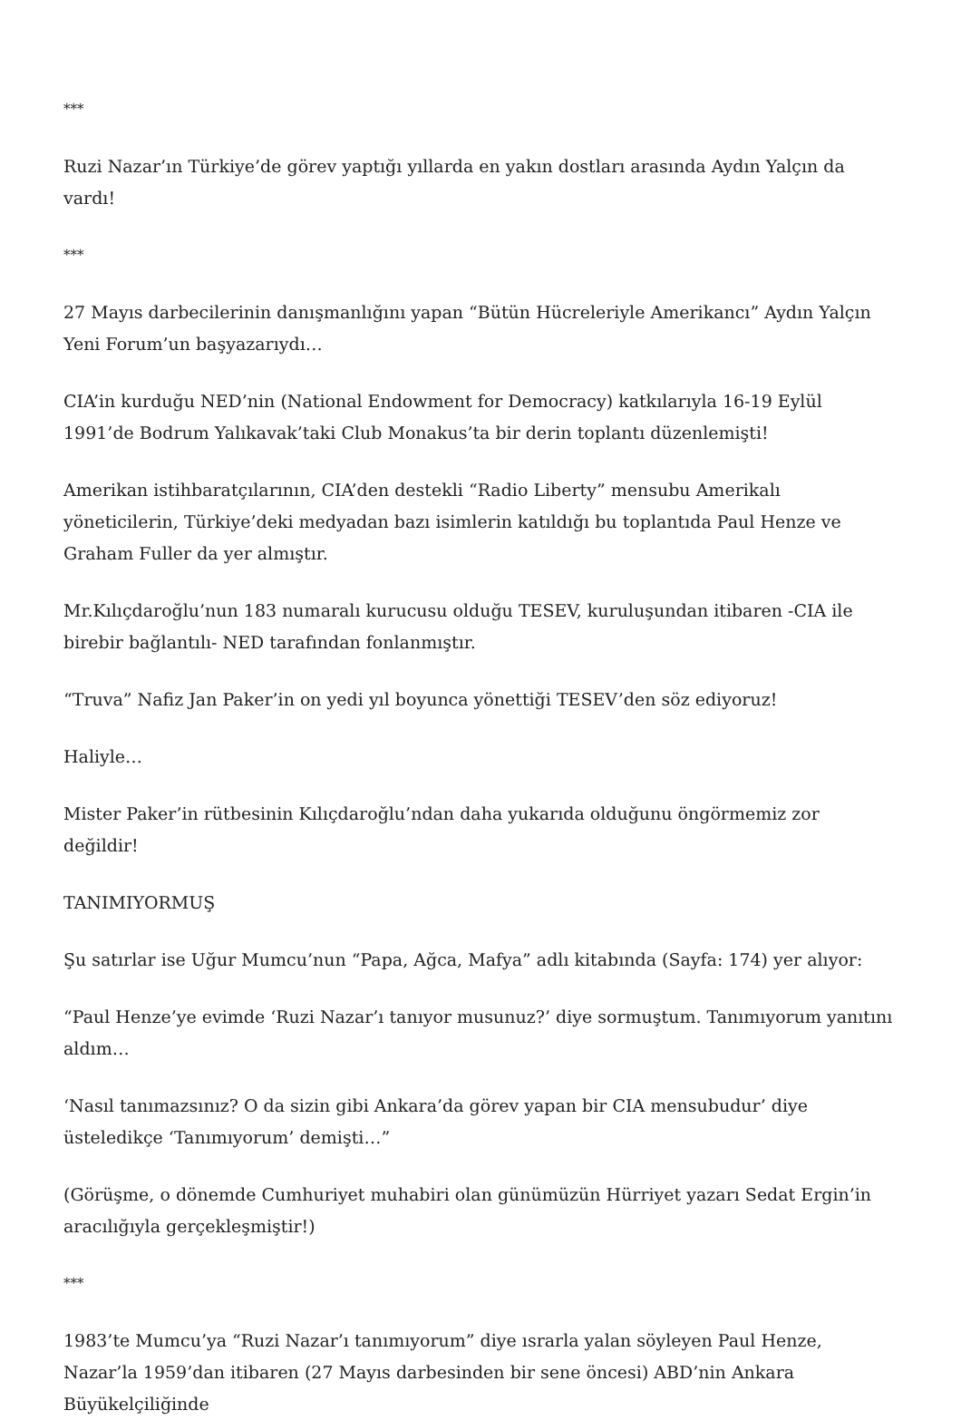***
Ruzi Nazar’ın Türkiye’de görev yaptığı yıllarda en yakın dostları arasında Aydın Yalçın da vardı!
***
27 Mayıs darbecilerinin danışmanlığını yapan “Bütün Hücreleriyle Amerikancı” Aydın Yalçın Yeni Forum’un başyazarıydı…
CIA’in kurduğu NED’nin (National Endowment for Democracy) katkılarıyla 16-19 Eylül 1991’de Bodrum Yalıkavak’taki Club Monakus’ta bir derin toplantı düzenlemişti!
Amerikan istihbaratçılarının, CIA’den destekli “Radio Liberty” mensubu Amerikalı yöneticilerin, Türkiye’deki medyadan bazı isimlerin katıldığı bu toplantıda Paul Henze ve Graham Fuller da yer almıştır.
Mr.Kılıçdaroğlu’nun 183 numaralı kurucusu olduğu TESEV, kuruluşundan itibaren -CIA ile birebir bağlantılı- NED tarafından fonlanmıştır.
“Truva” Nafiz Jan Paker’in on yedi yıl boyunca yönettiği TESEV’den söz ediyoruz!
Haliyle…
Mister Paker’in rütbesinin Kılıçdaroğlu’ndan daha yukarıda olduğunu öngörmemiz zor değildir!
TANIMIYORMUŞ
Şu satırlar ise Uğur Mumcu’nun “Papa, Ağca, Mafya” adlı kitabında (Sayfa: 174) yer alıyor:
“Paul Henze’ye evimde ‘Ruzi Nazar’ı tanıyor musunuz?’ diye sormuştum. Tanımıyorum yanıtını aldım…
‘Nasıl tanımazsınız? O da sizin gibi Ankara’da görev yapan bir CIA mensubudur’ diye üsteledikçe ‘Tanımıyorum’ demişti…”
(Görüşme, o dönemde Cumhuriyet muhabiri olan günümüzün Hürriyet yazarı Sedat Ergin’in aracılığıyla gerçekleşmiştir!)
***
1983’te Mumcu’ya “Ruzi Nazar’ı tanımıyorum” diye ısrarla yalan söyleyen Paul Henze, Nazar’la 1959’dan itibaren (27 Mayıs darbesinden bir sene öncesi) ABD’nin Ankara Büyükelçiliğinde